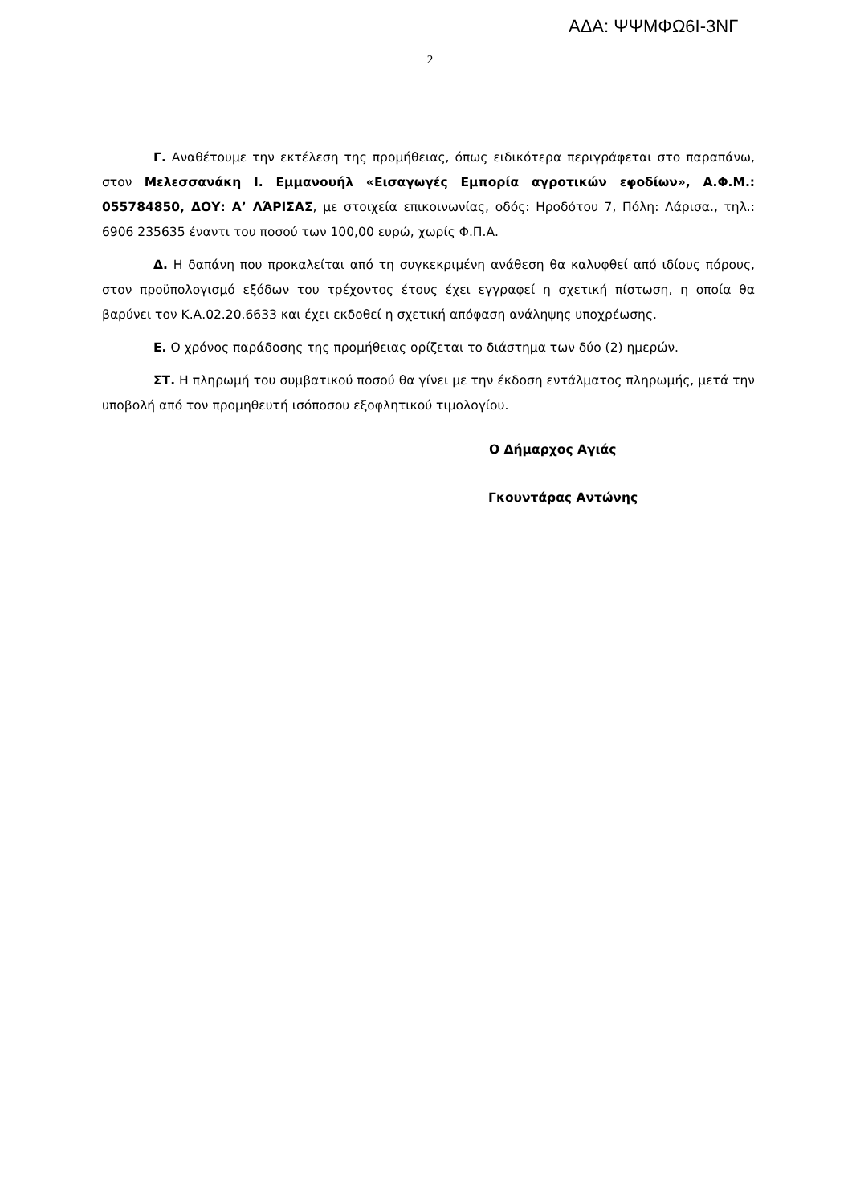ΑΔΑ: ΨΨΜΦΩ6Ι-3ΝΓ
2
Γ. Αναθέτουμε την εκτέλεση της προμήθειας, όπως ειδικότερα περιγράφεται στο παραπάνω, στον Μελεσσανάκη Ι. Εμμανουήλ «Εισαγωγές Εμπορία αγροτικών εφοδίων», Α.Φ.Μ.: 055784850, ΔΟΥ: Α’ ΛΆΡΙΣΑΣ, με στοιχεία επικοινωνίας, οδός: Ηροδότου 7, Πόλη: Λάρισα., τηλ.: 6906 235635 έναντι του ποσού των 100,00 ευρώ, χωρίς Φ.Π.Α.
Δ. Η δαπάνη που προκαλείται από τη συγκεκριμένη ανάθεση θα καλυφθεί από ιδίους πόρους, στον προϋπολογισμό εξόδων του τρέχοντος έτους έχει εγγραφεί η σχετική πίστωση, η οποία θα βαρύνει τον Κ.Α.02.20.6633 και έχει εκδοθεί η σχετική απόφαση ανάληψης υποχρέωσης.
Ε. Ο χρόνος παράδοσης της προμήθειας ορίζεται το διάστημα των δύο (2) ημερών.
ΣΤ. Η πληρωμή του συμβατικού ποσού θα γίνει με την έκδοση εντάλματος πληρωμής, μετά την υποβολή από τον προμηθευτή ισόποσου εξοφλητικού τιμολογίου.
Ο Δήμαρχος Αγιάς
Γκουντάρας Αντώνης